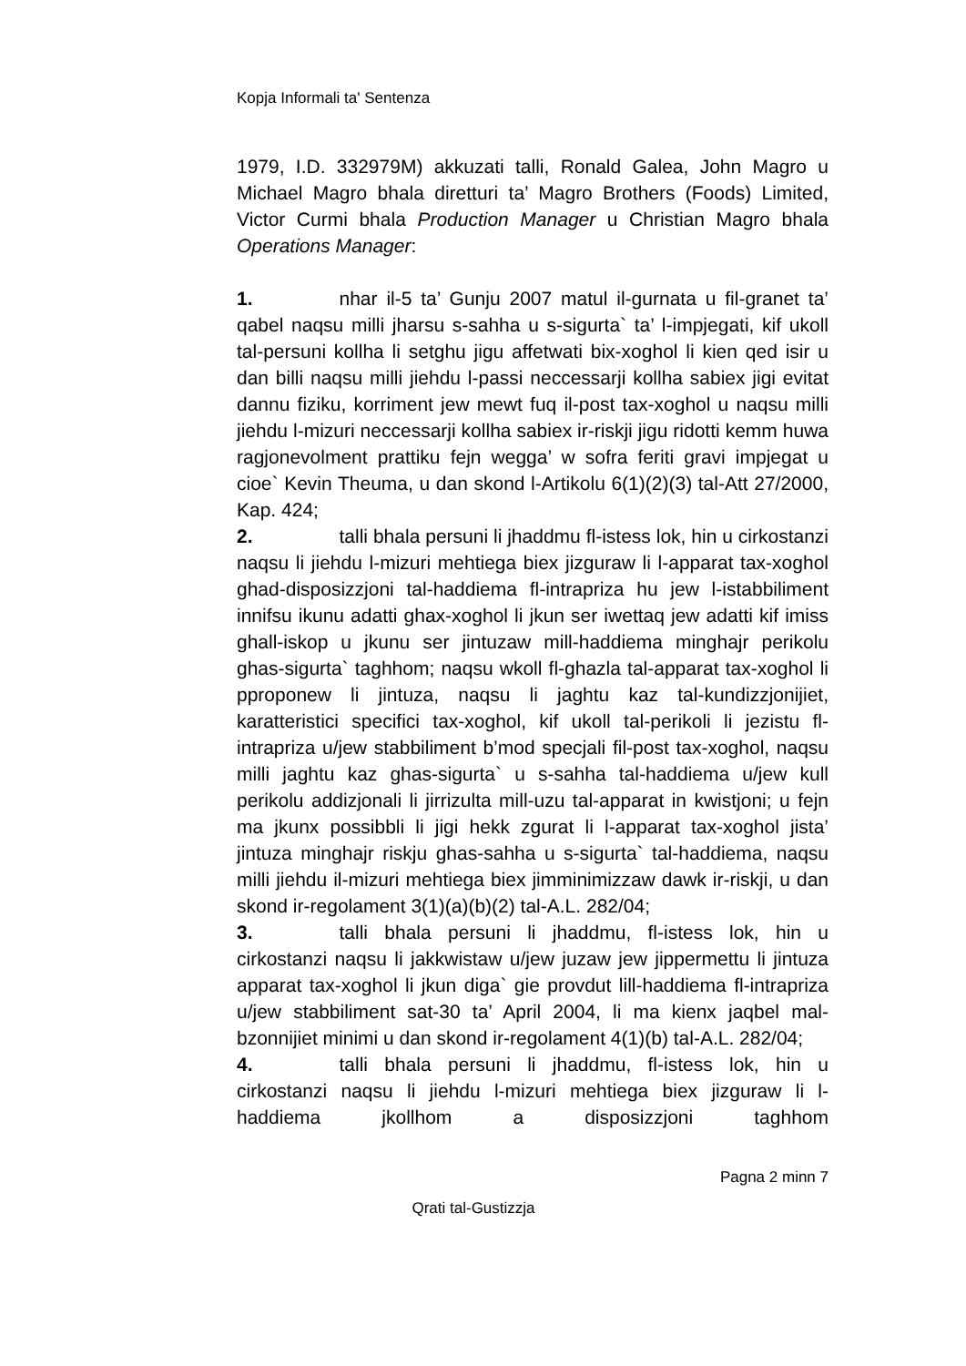Kopja Informali ta' Sentenza
1979, I.D. 332979M) akkuzati talli, Ronald Galea, John Magro u Michael Magro bhala diretturi ta’ Magro Brothers (Foods) Limited, Victor Curmi bhala Production Manager u Christian Magro bhala Operations Manager:
1. nhar il-5 ta’ Gunju 2007 matul il-gurnata u fil-granet ta’ qabel naqsu milli jharsu s-sahha u s-sigurta` ta’ l-impjegati, kif ukoll tal-persuni kollha li setghu jigu affetwati bix-xoghol li kien qed isir u dan billi naqsu milli jiehdu l-passi neccessarji kollha sabiex jigi evitat dannu fiziku, korriment jew mewt fuq il-post tax-xoghol u naqsu milli jiehdu l-mizuri neccessarji kollha sabiex ir-riskji jigu ridotti kemm huwa ragjonevolment prattiku fejn wegga’ w sofra feriti gravi impjegat u cioe` Kevin Theuma, u dan skond l-Artikolu 6(1)(2)(3) tal-Att 27/2000, Kap. 424;
2. talli bhala persuni li jhaddmu fl-istess lok, hin u cirkostanzi naqsu li jiehdu l-mizuri mehtiega biex jizguraw li l-apparat tax-xoghol ghad-disposizzjoni tal-haddiema fl-intrapriza hu jew l-istabbiliment innifsu ikunu adatti ghax-xoghol li jkun ser iwettaq jew adatti kif imiss ghall-iskop u jkunu ser jintuzaw mill-haddiema minghajr perikolu ghas-sigurta` taghhom; naqsu wkoll fl-ghazla tal-apparat tax-xoghol li pproponew li jintuza, naqsu li jaghtu kaz tal-kundizzjonijiet, karatteristici specifici tax-xoghol, kif ukoll tal-perikoli li jezistu fl-intrapriza u/jew stabbiliment b’mod specjali fil-post tax-xoghol, naqsu milli jaghtu kaz ghas-sigurta` u s-sahha tal-haddiema u/jew kull perikolu addizjonali li jirrizulta mill-uzu tal-apparat in kwistjoni; u fejn ma jkunx possibbli li jigi hekk zgurat li l-apparat tax-xoghol jista’ jintuza minghajr riskju ghas-sahha u s-sigurta` tal-haddiema, naqsu milli jiehdu il-mizuri mehtiega biex jimminimizzaw dawk ir-riskji, u dan skond ir-regolament 3(1)(a)(b)(2) tal-A.L. 282/04;
3. talli bhala persuni li jhaddmu, fl-istess lok, hin u cirkostanzi naqsu li jakkwistaw u/jew juzaw jew jippermettu li jintuza apparat tax-xoghol li jkun diga` gie provdut lill-haddiema fl-intrapriza u/jew stabbiliment sat-30 ta’ April 2004, li ma kienx jaqbel mal-bzonnijiet minimi u dan skond ir-regolament 4(1)(b) tal-A.L. 282/04;
4. talli bhala persuni li jhaddmu, fl-istess lok, hin u cirkostanzi naqsu li jiehdu l-mizuri mehtiega biex jizguraw li l-haddiema jkollhom a disposizzjoni taghhom
Pagna 2 minn 7
Qrati tal-Gustizzja